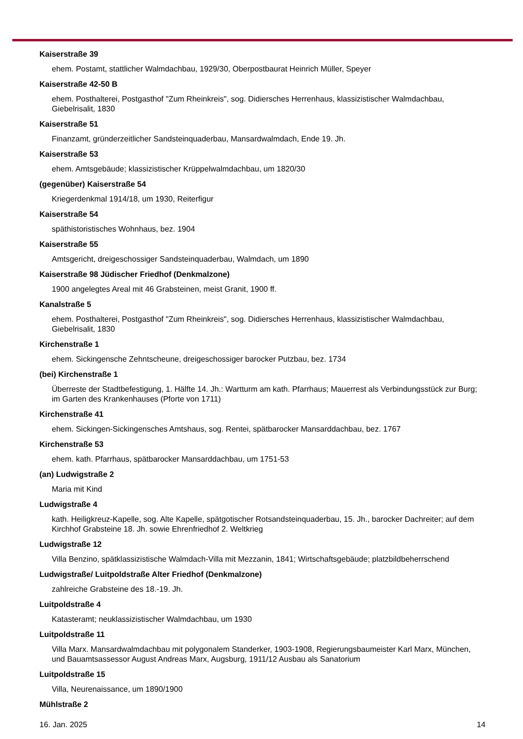Kaiserstraße 39
ehem. Postamt, stattlicher Walmdachbau, 1929/30, Oberpostbaurat Heinrich Müller, Speyer
Kaiserstraße 42-50 B
ehem. Posthalterei, Postgasthof "Zum Rheinkreis", sog. Didiersches Herrenhaus, klassizistischer Walmdachbau, Giebelrisalit, 1830
Kaiserstraße 51
Finanzamt, gründerzeitlicher Sandsteinquaderbau, Mansardwalmdach, Ende 19. Jh.
Kaiserstraße 53
ehem. Amtsgebäude; klassizistischer Krüppelwalmdachbau, um 1820/30
(gegenüber) Kaiserstraße 54
Kriegerdenkmal 1914/18, um 1930, Reiterfigur
Kaiserstraße 54
späthistoristisches Wohnhaus, bez. 1904
Kaiserstraße 55
Amtsgericht, dreigeschossiger Sandsteinquaderbau, Walmdach, um 1890
Kaiserstraße 98 Jüdischer Friedhof (Denkmalzone)
1900 angelegtes Areal mit 46 Grabsteinen, meist Granit, 1900 ff.
Kanalstraße 5
ehem. Posthalterei, Postgasthof "Zum Rheinkreis", sog. Didiersches Herrenhaus, klassizistischer Walmdachbau, Giebelrisalit, 1830
Kirchenstraße 1
ehem. Sickingensche Zehntscheune, dreigeschossiger barocker Putzbau, bez. 1734
(bei) Kirchenstraße 1
Überreste der Stadtbefestigung, 1. Hälfte 14. Jh.: Wartturm am kath. Pfarrhaus; Mauerrest als Verbindungsstück zur Burg; im Garten des Krankenhauses (Pforte von 1711)
Kirchenstraße 41
ehem. Sickingen-Sickingensches Amtshaus, sog. Rentei, spätbarocker Mansarddachbau, bez. 1767
Kirchenstraße 53
ehem. kath. Pfarrhaus, spätbarocker Mansarddachbau, um 1751-53
(an) Ludwigstraße 2
Maria mit Kind
Ludwigstraße 4
kath. Heiligkreuz-Kapelle, sog. Alte Kapelle, spätgotischer Rotsandsteinquaderbau, 15. Jh., barocker Dachreiter; auf dem Kirchhof Grabsteine 18. Jh. sowie Ehrenfriedhof 2. Weltkrieg
Ludwigstraße 12
Villa Benzino, spätklassizistische Walmdach-Villa mit Mezzanin, 1841; Wirtschaftsgebäude; platzbildbeherrschend
Ludwigstraße/ Luitpoldstraße Alter Friedhof (Denkmalzone)
zahlreiche Grabsteine des 18.-19. Jh.
Luitpoldstraße 4
Katasteramt; neuklassizistischer Walmdachbau, um 1930
Luitpoldstraße 11
Villa Marx. Mansardwalmdachbau mit polygonalem Standerker, 1903-1908, Regierungsbaumeister Karl Marx, München, und Bauamtsassessor August Andreas Marx, Augsburg, 1911/12 Ausbau als Sanatorium
Luitpoldstraße 15
Villa, Neurenaissance, um 1890/1900
Mühlstraße 2
16. Jan. 2025 14